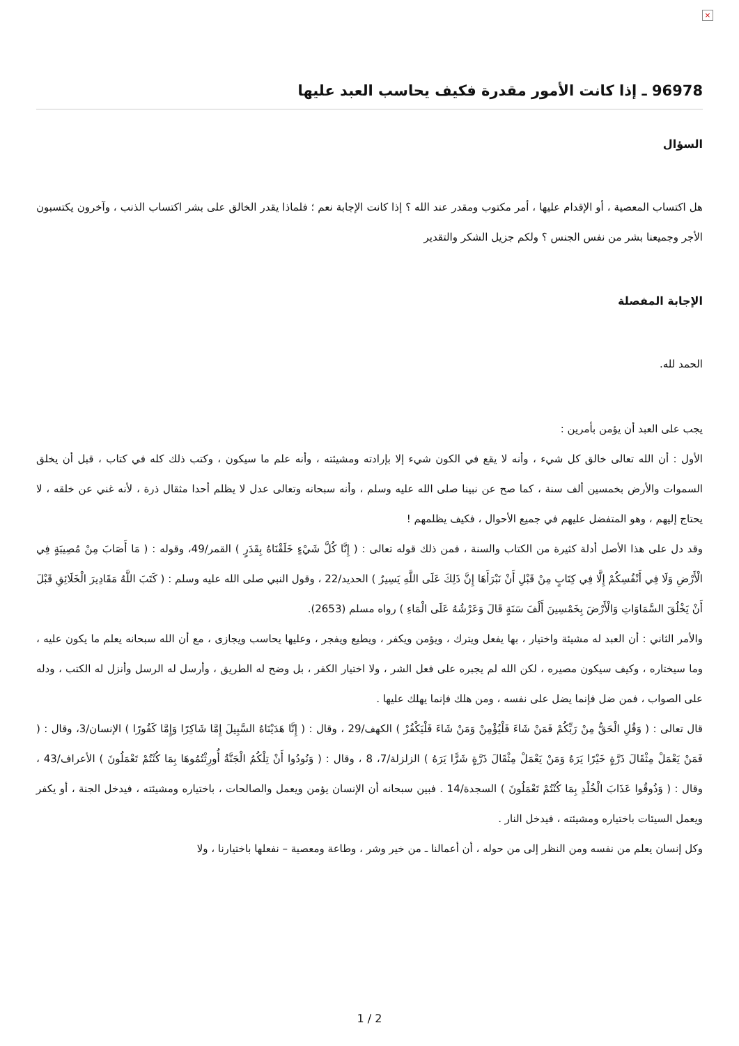×
96978 ـ إذا كانت الأمور مقدرة فكيف يحاسب العبد عليها
السؤال
هل اكتساب المعصية ، أو الإقدام عليها ، أمر مكتوب ومقدر عند الله ؟ إذا كانت الإجابة نعم ؛ فلماذا يقدر الخالق على بشر اكتساب الذنب ، وآخرون يكتسبون الأجر وجميعنا بشر من نفس الجنس ؟ ولكم جزيل الشكر والتقدير
الإجابة المفصلة
الحمد لله.
يجب على العبد أن يؤمن بأمرين :
الأول : أن الله تعالى خالق كل شيء ، وأنه لا يقع في الكون شيء إلا بإرادته ومشيئته ، وأنه علم ما سيكون ، وكتب ذلك كله في كتاب ، قبل أن يخلق السموات والأرض بخمسين ألف سنة ، كما صح عن نبينا صلى الله عليه وسلم ، وأنه سبحانه وتعالى عدل لا يظلم أحدا مثقال ذرة ، لأنه غني عن خلقه ، لا يحتاج إليهم ، وهو المتفضل عليهم في جميع الأحوال ، فكيف يظلمهم !
وقد دل على هذا الأصل أدلة كثيرة من الكتاب والسنة ، فمن ذلك قوله تعالى : ( إِنَّا كُلَّ شَيْءٍ خَلَقْنَاهُ بِقَدَرٍ ) القمر/49، وقوله : ( مَا أَصَابَ مِنْ مُصِيبَةٍ فِي الْأَرْضِ وَلَا فِي أَنْفُسِكُمْ إِلَّا فِي كِتَابٍ مِنْ قَبْلِ أَنْ نَبْرَأَهَا إِنَّ ذَلِكَ عَلَى اللَّهِ يَسِيرٌ ) الحديد/22 ، وقول النبي صلى الله عليه وسلم : ( كَتَبَ اللَّهُ مَقَادِيرَ الْخَلَائِقِ قَبْلَ أَنْ يَخْلُقَ السَّمَاوَاتِ وَالْأَرْضَ بِخَمْسِينَ أَلْفَ سَنَةٍ قَالَ وَعَرْشُهُ عَلَى الْمَاءِ ) رواه مسلم (2653).
والأمر الثاني : أن العبد له مشيئة واختيار ، بها يفعل ويترك ، ويؤمن ويكفر ، ويطيع ويفجر ، وعليها يحاسب ويجازى ، مع أن الله سبحانه يعلم ما يكون عليه ، وما سيختاره ، وكيف سيكون مصيره ، لكن الله لم يجبره على فعل الشر ، ولا اختيار الكفر ، بل وضح له الطريق ، وأرسل له الرسل وأنزل له الكتب ، ودله على الصواب ، فمن ضل فإنما يضل على نفسه ، ومن هلك فإنما يهلك عليها .
قال تعالى : ( وَقُلِ الْحَقُّ مِنْ رَبِّكُمْ فَمَنْ شَاءَ فَلْيُؤْمِنْ وَمَنْ شَاءَ فَلْيَكْفُرْ ) الكهف/29 ، وقال : ( إِنَّا هَدَيْنَاهُ السَّبِيلَ إِمَّا شَاكِرًا وَإِمَّا كَفُورًا ) الإنسان/3، وقال : ( فَمَنْ يَعْمَلْ مِثْقَالَ ذَرَّةٍ خَيْرًا يَرَهُ وَمَنْ يَعْمَلْ مِثْقَالَ ذَرَّةٍ شَرًّا يَرَهُ ) الزلزلة/7، 8 ، وقال : ( وَنُودُوا أَنْ تِلْكُمُ الْجَنَّةُ أُورِثْتُمُوهَا بِمَا كُنْتُمْ تَعْمَلُونَ ) الأعراف/43 ، وقال : ( وَذُوقُوا عَذَابَ الْخُلْدِ بِمَا كُنْتُمْ تَعْمَلُونَ ) السجدة/14 . فبين سبحانه أن الإنسان يؤمن ويعمل والصالحات ، باختياره ومشيئته ، فيدخل الجنة ، أو يكفر ويعمل السيئات باختياره ومشيئته ، فيدخل النار .
وكل إنسان يعلم من نفسه ومن النظر إلى من حوله ، أن أعمالنا ـ من خير وشر ، وطاعة ومعصية – نفعلها باختيارنا ، ولا
1 / 2